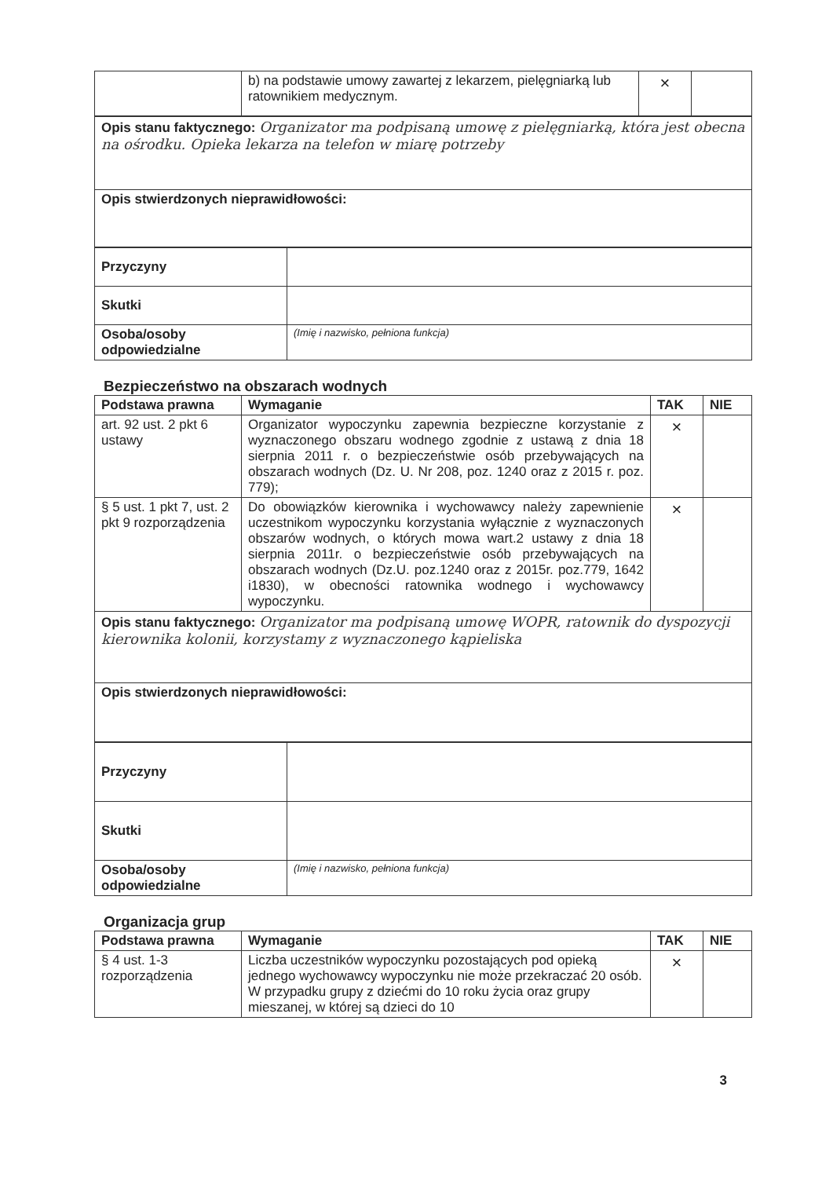| | b) na podstawie umowy zawartej z lekarzem, pielęgniarką lub ratownikiem medycznym. | × | |
| Opis stanu faktycznego: Organizator ma podpisaną umowę z pielęgniarką, która jest obecna na ośrodku. Opieka lekarza na telefon w miarę potrzeby |
| Opis stwierdzonych nieprawidłowości: |
| Przyczyny | |
| Skutki | |
| Osoba/osoby odpowiedzialne | (Imię i nazwisko, pełniona funkcja) |
Bezpieczeństwo na obszarach wodnych
| Podstawa prawna | Wymaganie | TAK | NIE |
| --- | --- | --- | --- |
| art. 92 ust. 2 pkt 6 ustawy | Organizator wypoczynku zapewnia bezpieczne korzystanie z wyznaczonego obszaru wodnego zgodnie z ustawą z dnia 18 sierpnia 2011 r. o bezpieczeństwie osób przebywających na obszarach wodnych (Dz. U. Nr 208, poz. 1240 oraz z 2015 r. poz. 779); | × | |
| § 5 ust. 1 pkt 7, ust. 2 pkt 9 rozporządzenia | Do obowiązków kierownika i wychowawcy należy zapewnienie uczestnikom wypoczynku korzystania wyłącznie z wyznaczonych obszarów wodnych, o których mowa wart.2 ustawy z dnia 18 sierpnia 2011r. o bezpieczeństwie osób przebywających na obszarach wodnych (Dz.U. poz.1240 oraz z 2015r. poz.779, 1642 i1830), w obecności ratownika wodnego i wychowawcy wypoczynku. | × | |
| Opis stanu faktycznego: Organizator ma podpisaną umowę WOPR, ratownik do dyspozycji kierownika kolonii, korzystamy z wyznaczonego kąpieliska | | | |
| Opis stwierdzonych nieprawidłowości: | | | |
| Przyczyny | |
| Skutki | |
| Osoba/osoby odpowiedzialne | (Imię i nazwisko, pełniona funkcja) |
Organizacja grup
| Podstawa prawna | Wymaganie | TAK | NIE |
| --- | --- | --- | --- |
| § 4 ust. 1-3 rozporządzenia | Liczba uczestników wypoczynku pozostających pod opieką jednego wychowawcy wypoczynku nie może przekraczać 20 osób. W przypadku grupy z dziećmi do 10 roku życia oraz grupy mieszanej, w której są dzieci do 10 | × | |
3